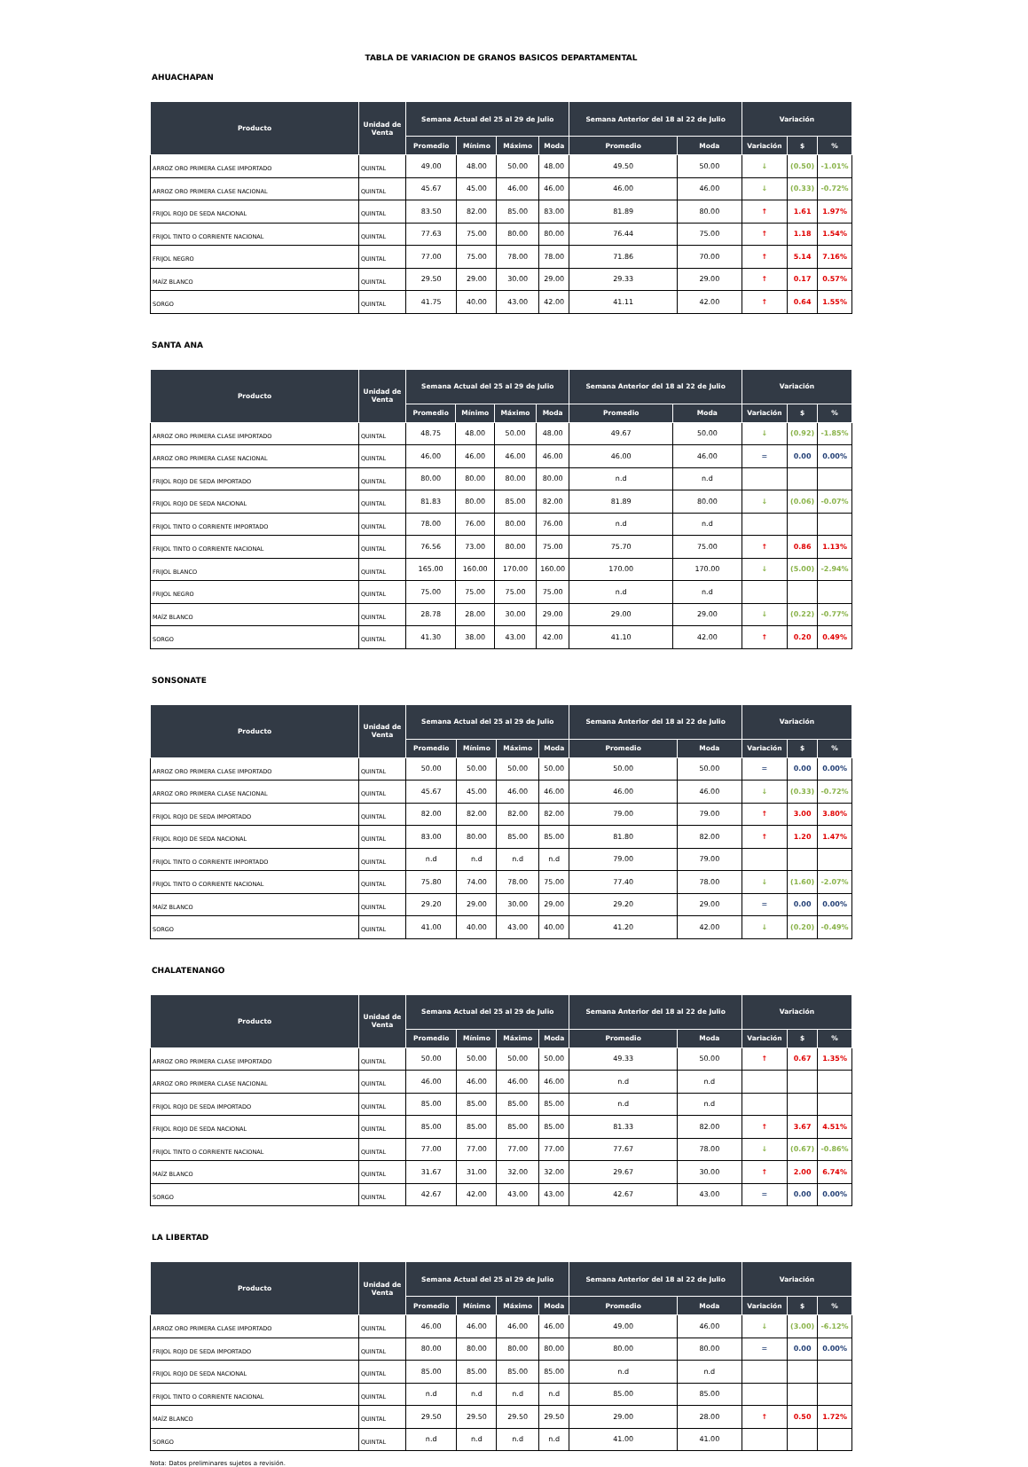TABLA DE VARIACION DE GRANOS BASICOS DEPARTAMENTAL
AHUACHAPAN
| Producto | Unidad de Venta | Semana Actual del 25 al 29 de Julio | | | | Semana Anterior del 18 al 22 de Julio | | Variación | | |
| --- | --- | --- | --- | --- | --- | --- | --- | --- | --- | --- |
| | | Promedio | Mínimo | Máximo | Moda | Promedio | Moda | Variación | $ | % |
| ARROZ ORO PRIMERA CLASE IMPORTADO | QUINTAL | 49.00 | 48.00 | 50.00 | 48.00 | 49.50 | 50.00 | ↓ | (0.50) | -1.01% |
| ARROZ ORO PRIMERA CLASE NACIONAL | QUINTAL | 45.67 | 45.00 | 46.00 | 46.00 | 46.00 | 46.00 | ↓ | (0.33) | -0.72% |
| FRIJOL ROJO DE SEDA NACIONAL | QUINTAL | 83.50 | 82.00 | 85.00 | 83.00 | 81.89 | 80.00 | ↑ | 1.61 | 1.97% |
| FRIJOL TINTO O CORRIENTE NACIONAL | QUINTAL | 77.63 | 75.00 | 80.00 | 80.00 | 76.44 | 75.00 | ↑ | 1.18 | 1.54% |
| FRIJOL NEGRO | QUINTAL | 77.00 | 75.00 | 78.00 | 78.00 | 71.86 | 70.00 | ↑ | 5.14 | 7.16% |
| MAÍZ BLANCO | QUINTAL | 29.50 | 29.00 | 30.00 | 29.00 | 29.33 | 29.00 | ↑ | 0.17 | 0.57% |
| SORGO | QUINTAL | 41.75 | 40.00 | 43.00 | 42.00 | 41.11 | 42.00 | ↑ | 0.64 | 1.55% |
SANTA ANA
| Producto | Unidad de Venta | Semana Actual del 25 al 29 de Julio | | | | Semana Anterior del 18 al 22 de Julio | | Variación | | |
| --- | --- | --- | --- | --- | --- | --- | --- | --- | --- | --- |
| | | Promedio | Mínimo | Máximo | Moda | Promedio | Moda | Variación | $ | % |
| ARROZ ORO PRIMERA CLASE IMPORTADO | QUINTAL | 48.75 | 48.00 | 50.00 | 48.00 | 49.67 | 50.00 | ↓ | (0.92) | -1.85% |
| ARROZ ORO PRIMERA CLASE NACIONAL | QUINTAL | 46.00 | 46.00 | 46.00 | 46.00 | 46.00 | 46.00 | = | 0.00 | 0.00% |
| FRIJOL ROJO DE SEDA IMPORTADO | QUINTAL | 80.00 | 80.00 | 80.00 | 80.00 | n.d | n.d | | | |
| FRIJOL ROJO DE SEDA NACIONAL | QUINTAL | 81.83 | 80.00 | 85.00 | 82.00 | 81.89 | 80.00 | ↓ | (0.06) | -0.07% |
| FRIJOL TINTO O CORRIENTE IMPORTADO | QUINTAL | 78.00 | 76.00 | 80.00 | 76.00 | n.d | n.d | | | |
| FRIJOL TINTO O CORRIENTE NACIONAL | QUINTAL | 76.56 | 73.00 | 80.00 | 75.00 | 75.70 | 75.00 | ↑ | 0.86 | 1.13% |
| FRIJOL BLANCO | QUINTAL | 165.00 | 160.00 | 170.00 | 160.00 | 170.00 | 170.00 | ↓ | (5.00) | -2.94% |
| FRIJOL NEGRO | QUINTAL | 75.00 | 75.00 | 75.00 | 75.00 | n.d | n.d | | | |
| MAÍZ BLANCO | QUINTAL | 28.78 | 28.00 | 30.00 | 29.00 | 29.00 | 29.00 | ↓ | (0.22) | -0.77% |
| SORGO | QUINTAL | 41.30 | 38.00 | 43.00 | 42.00 | 41.10 | 42.00 | ↑ | 0.20 | 0.49% |
SONSONATE
| Producto | Unidad de Venta | Semana Actual del 25 al 29 de Julio | | | | Semana Anterior del 18 al 22 de Julio | | Variación | | |
| --- | --- | --- | --- | --- | --- | --- | --- | --- | --- | --- |
| | | Promedio | Mínimo | Máximo | Moda | Promedio | Moda | Variación | $ | % |
| ARROZ ORO PRIMERA CLASE IMPORTADO | QUINTAL | 50.00 | 50.00 | 50.00 | 50.00 | 50.00 | 50.00 | = | 0.00 | 0.00% |
| ARROZ ORO PRIMERA CLASE NACIONAL | QUINTAL | 45.67 | 45.00 | 46.00 | 46.00 | 46.00 | 46.00 | ↓ | (0.33) | -0.72% |
| FRIJOL ROJO DE SEDA IMPORTADO | QUINTAL | 82.00 | 82.00 | 82.00 | 82.00 | 79.00 | 79.00 | ↑ | 3.00 | 3.80% |
| FRIJOL ROJO DE SEDA NACIONAL | QUINTAL | 83.00 | 80.00 | 85.00 | 85.00 | 81.80 | 82.00 | ↑ | 1.20 | 1.47% |
| FRIJOL TINTO O CORRIENTE IMPORTADO | QUINTAL | n.d | n.d | n.d | n.d | 79.00 | 79.00 | | | |
| FRIJOL TINTO O CORRIENTE NACIONAL | QUINTAL | 75.80 | 74.00 | 78.00 | 75.00 | 77.40 | 78.00 | ↓ | (1.60) | -2.07% |
| MAÍZ BLANCO | QUINTAL | 29.20 | 29.00 | 30.00 | 29.00 | 29.20 | 29.00 | = | 0.00 | 0.00% |
| SORGO | QUINTAL | 41.00 | 40.00 | 43.00 | 40.00 | 41.20 | 42.00 | ↓ | (0.20) | -0.49% |
CHALATENANGO
| Producto | Unidad de Venta | Semana Actual del 25 al 29 de Julio | | | | Semana Anterior del 18 al 22 de Julio | | Variación | | |
| --- | --- | --- | --- | --- | --- | --- | --- | --- | --- | --- |
| | | Promedio | Mínimo | Máximo | Moda | Promedio | Moda | Variación | $ | % |
| ARROZ ORO PRIMERA CLASE IMPORTADO | QUINTAL | 50.00 | 50.00 | 50.00 | 50.00 | 49.33 | 50.00 | ↑ | 0.67 | 1.35% |
| ARROZ ORO PRIMERA CLASE NACIONAL | QUINTAL | 46.00 | 46.00 | 46.00 | 46.00 | n.d | n.d | | | |
| FRIJOL ROJO DE SEDA IMPORTADO | QUINTAL | 85.00 | 85.00 | 85.00 | 85.00 | n.d | n.d | | | |
| FRIJOL ROJO DE SEDA NACIONAL | QUINTAL | 85.00 | 85.00 | 85.00 | 85.00 | 81.33 | 82.00 | ↑ | 3.67 | 4.51% |
| FRIJOL TINTO O CORRIENTE NACIONAL | QUINTAL | 77.00 | 77.00 | 77.00 | 77.00 | 77.67 | 78.00 | ↓ | (0.67) | -0.86% |
| MAÍZ BLANCO | QUINTAL | 31.67 | 31.00 | 32.00 | 32.00 | 29.67 | 30.00 | ↑ | 2.00 | 6.74% |
| SORGO | QUINTAL | 42.67 | 42.00 | 43.00 | 43.00 | 42.67 | 43.00 | = | 0.00 | 0.00% |
LA LIBERTAD
| Producto | Unidad de Venta | Semana Actual del 25 al 29 de Julio | | | | Semana Anterior del 18 al 22 de Julio | | Variación | | |
| --- | --- | --- | --- | --- | --- | --- | --- | --- | --- | --- |
| | | Promedio | Mínimo | Máximo | Moda | Promedio | Moda | Variación | $ | % |
| ARROZ ORO PRIMERA CLASE IMPORTADO | QUINTAL | 46.00 | 46.00 | 46.00 | 46.00 | 49.00 | 46.00 | ↓ | (3.00) | -6.12% |
| FRIJOL ROJO DE SEDA IMPORTADO | QUINTAL | 80.00 | 80.00 | 80.00 | 80.00 | 80.00 | 80.00 | = | 0.00 | 0.00% |
| FRIJOL ROJO DE SEDA NACIONAL | QUINTAL | 85.00 | 85.00 | 85.00 | 85.00 | n.d | n.d | | | |
| FRIJOL TINTO O CORRIENTE NACIONAL | QUINTAL | n.d | n.d | n.d | n.d | 85.00 | 85.00 | | | |
| MAÍZ BLANCO | QUINTAL | 29.50 | 29.50 | 29.50 | 29.50 | 29.00 | 28.00 | ↑ | 0.50 | 1.72% |
| SORGO | QUINTAL | n.d | n.d | n.d | n.d | 41.00 | 41.00 | | | |
Nota: Datos preliminares sujetos a revisión.